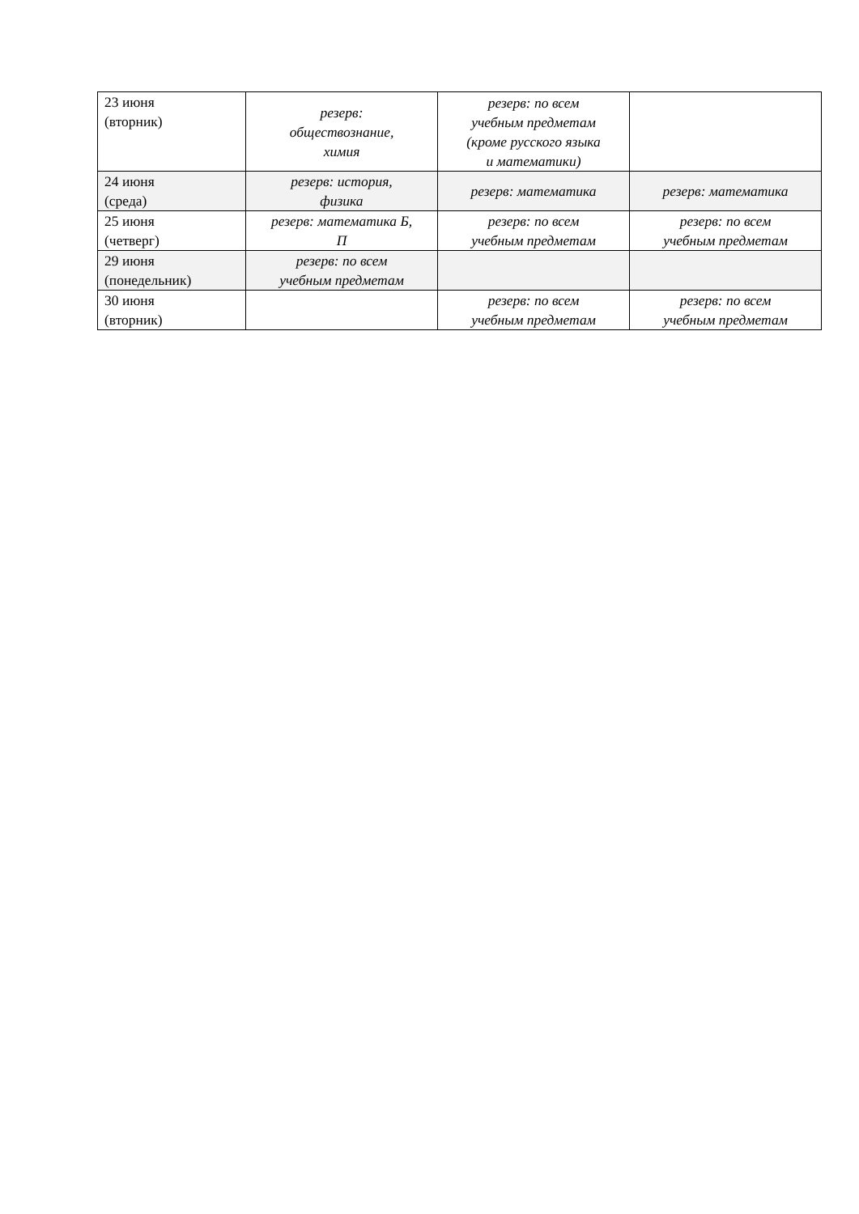| 23 июня (вторник) | резерв: обществознание, химия | резерв: по всем учебным предметам (кроме русского языка и математики) | |
| 24 июня (среда) | резерв: история, физика | резерв: математика | резерв: математика |
| 25 июня (четверг) | резерв: математика Б, П | резерв: по всем учебным предметам | резерв: по всем учебным предметам |
| 29 июня (понедельник) | резерв: по всем учебным предметам | | |
| 30 июня (вторник) | | резерв: по всем учебным предметам | резерв: по всем учебным предметам |